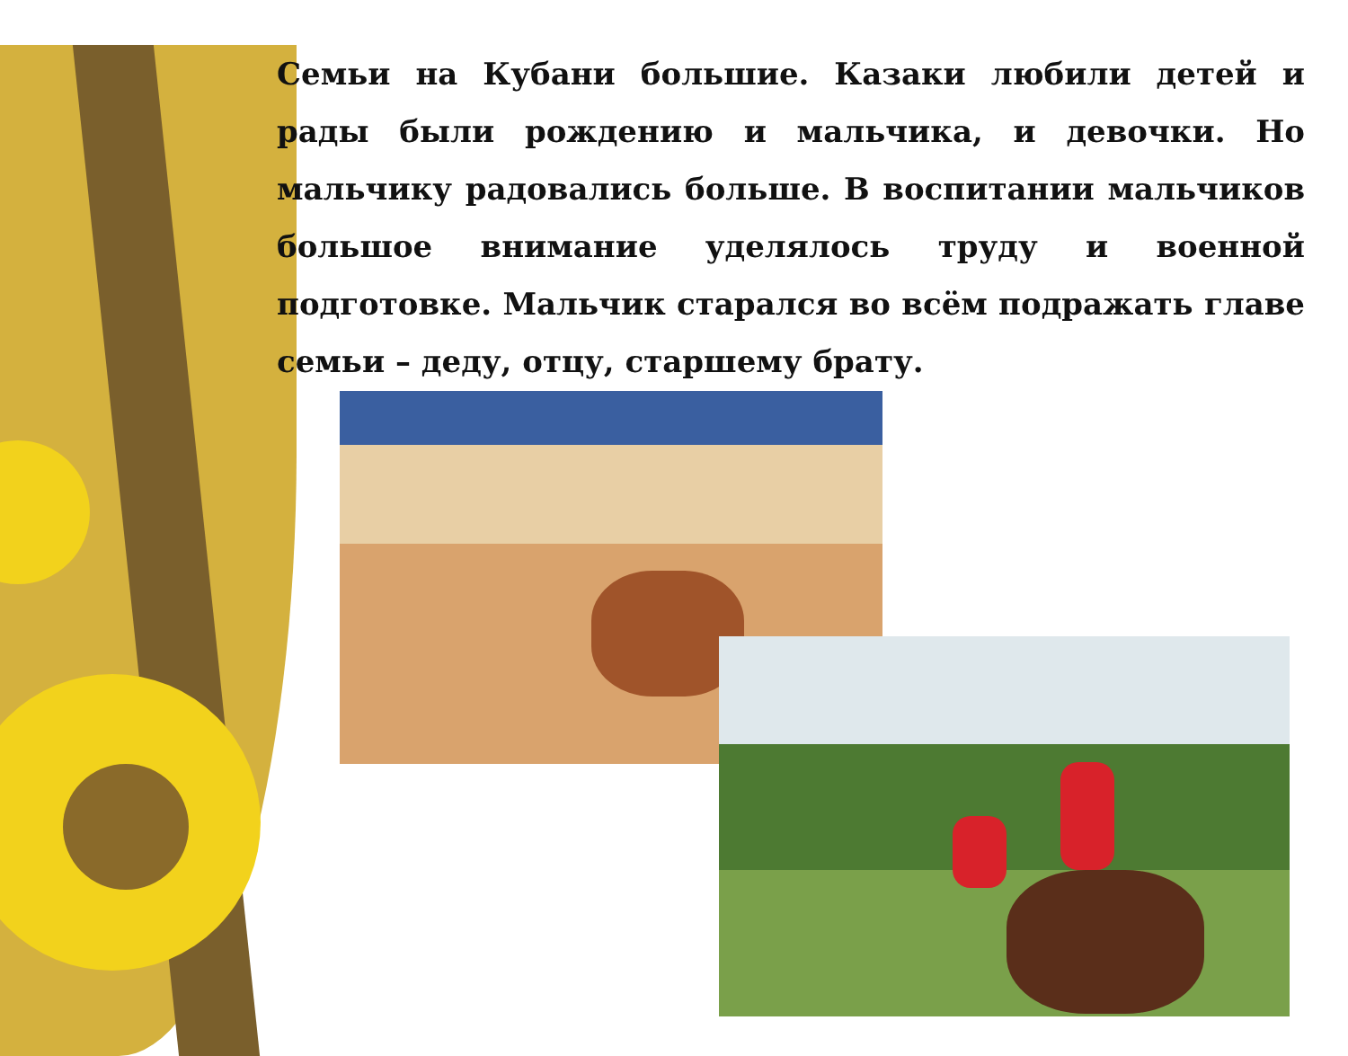Семьи на Кубани большие. Казаки любили детей и рады были рождению и мальчика, и девочки. Но мальчику радовались больше. В воспитании мальчиков большое внимание уделялось труду и военной подготовке. Мальчик старался во всём подражать главе семьи – деду, отцу, старшему брату.